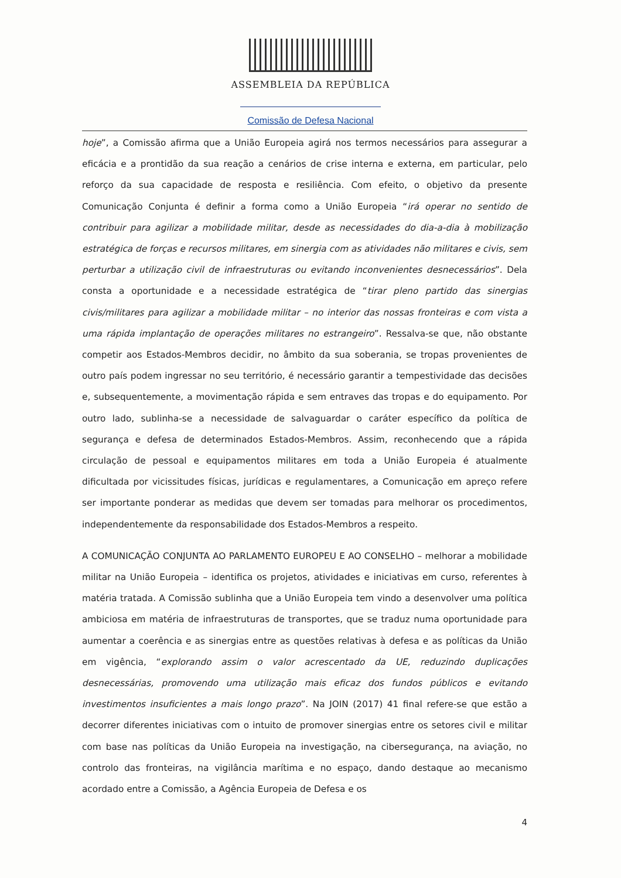ASSEMBLEIA DA REPÚBLICA
Comissão de Defesa Nacional
hoje”, a Comissão afirma que a União Europeia agirá nos termos necessários para assegurar a eficácia e a prontidão da sua reação a cenários de crise interna e externa, em particular, pelo reforço da sua capacidade de resposta e resiliência. Com efeito, o objetivo da presente Comunicação Conjunta é definir a forma como a União Europeia “irá operar no sentido de contribuir para agilizar a mobilidade militar, desde as necessidades do dia-a-dia à mobilização estratégica de forças e recursos militares, em sinergia com as atividades não militares e civis, sem perturbar a utilização civil de infraestruturas ou evitando inconvenientes desnecessários”. Dela consta a oportunidade e a necessidade estratégica de “tirar pleno partido das sinergias civis/militares para agilizar a mobilidade militar – no interior das nossas fronteiras e com vista a uma rápida implantação de operações militares no estrangeiro”. Ressalva-se que, não obstante competir aos Estados-Membros decidir, no âmbito da sua soberania, se tropas provenientes de outro país podem ingressar no seu território, é necessário garantir a tempestividade das decisões e, subsequentemente, a movimentação rápida e sem entraves das tropas e do equipamento. Por outro lado, sublinha-se a necessidade de salvaguardar o caráter específico da política de segurança e defesa de determinados Estados-Membros. Assim, reconhecendo que a rápida circulação de pessoal e equipamentos militares em toda a União Europeia é atualmente dificultada por vicissitudes físicas, jurídicas e regulamentares, a Comunicação em apreço refere ser importante ponderar as medidas que devem ser tomadas para melhorar os procedimentos, independentemente da responsabilidade dos Estados-Membros a respeito.
A COMUNICAÇÃO CONJUNTA AO PARLAMENTO EUROPEU E AO CONSELHO – melhorar a mobilidade militar na União Europeia – identifica os projetos, atividades e iniciativas em curso, referentes à matéria tratada. A Comissão sublinha que a União Europeia tem vindo a desenvolver uma política ambiciosa em matéria de infraestruturas de transportes, que se traduz numa oportunidade para aumentar a coerência e as sinergias entre as questões relativas à defesa e as políticas da União em vigência, “explorando assim o valor acrescentado da UE, reduzindo duplicações desnecessárias, promovendo uma utilização mais eficaz dos fundos públicos e evitando investimentos insuficientes a mais longo prazo”. Na JOIN (2017) 41 final refere-se que estão a decorrer diferentes iniciativas com o intuito de promover sinergias entre os setores civil e militar com base nas políticas da União Europeia na investigação, na cibersegurança, na aviação, no controlo das fronteiras, na vigilância marítima e no espaço, dando destaque ao mecanismo acordado entre a Comissão, a Agência Europeia de Defesa e os
4